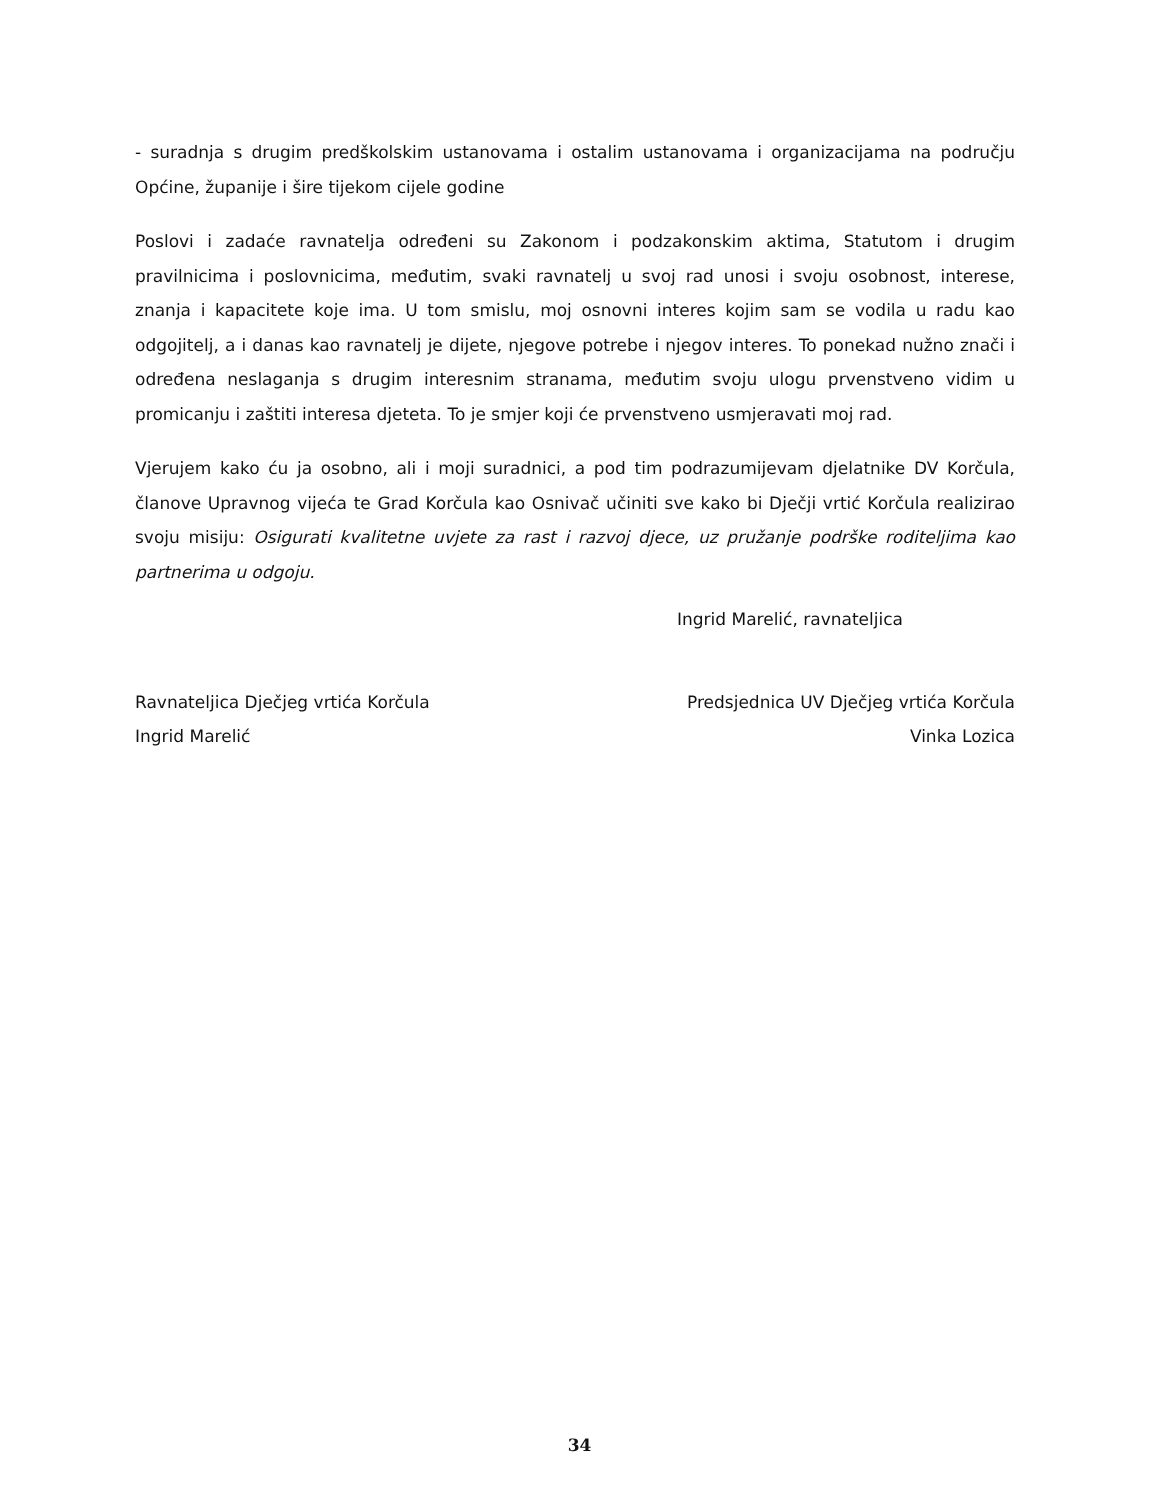- suradnja s drugim predškolskim ustanovama i ostalim ustanovama i organizacijama na području Općine, županije i šire tijekom cijele godine
Poslovi i zadaće ravnatelja određeni su Zakonom i podzakonskim aktima, Statutom i drugim pravilnicima i poslovnicima, međutim, svaki ravnatelj u svoj rad unosi i svoju osobnost, interese, znanja i kapacitete koje ima. U tom smislu, moj osnovni interes kojim sam se vodila u radu kao odgojitelj, a i danas kao ravnatelj je dijete, njegove potrebe i njegov interes. To ponekad nužno znači i određena neslaganja s drugim interesnim stranama, međutim svoju ulogu prvenstveno vidim u promicanju i zaštiti interesa djeteta. To je smjer koji će prvenstveno usmjeravati moj rad.
Vjerujem kako ću ja osobno, ali i moji suradnici, a pod tim podrazumijevam djelatnike DV Korčula, članove Upravnog vijeća te Grad Korčula kao Osnivač učiniti sve kako bi Dječji vrtić Korčula realizirao svoju misiju: Osigurati kvalitetne uvjete za rast i razvoj djece, uz pružanje podrške roditeljima kao partnerima u odgoju.
Ingrid Marelić, ravnateljica
Ravnateljica Dječjeg vrtića Korčula
Ingrid Marelić
Predsjednica UV Dječjeg vrtića Korčula
Vinka Lozica
34